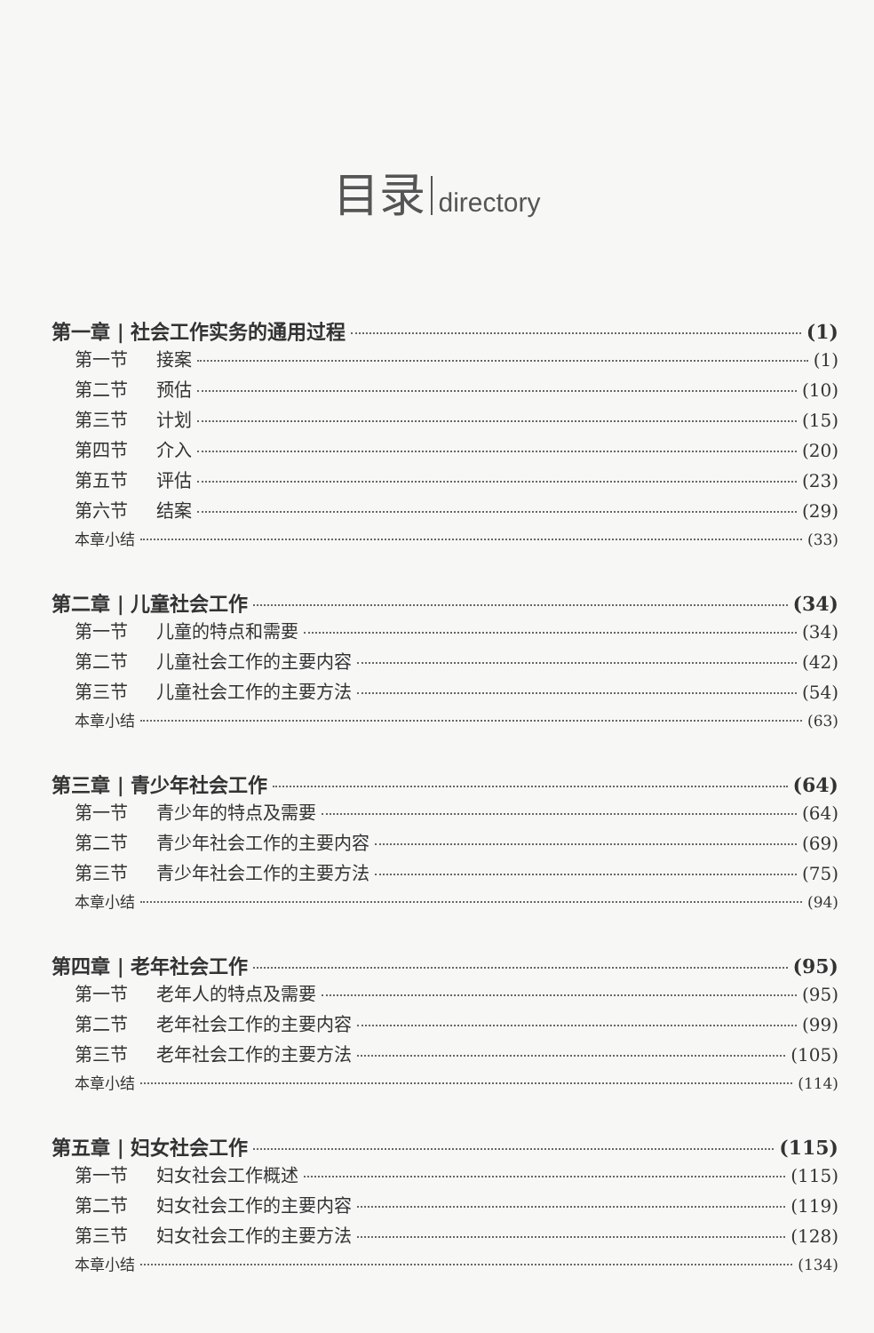目录 directory
第一章 | 社会工作实务的通用过程 (1)
第一节 接案 (1)
第二节 预估 (10)
第三节 计划 (15)
第四节 介入 (20)
第五节 评估 (23)
第六节 结案 (29)
本章小结 (33)
第二章 | 儿童社会工作 (34)
第一节 儿童的特点和需要 (34)
第二节 儿童社会工作的主要内容 (42)
第三节 儿童社会工作的主要方法 (54)
本章小结 (63)
第三章 | 青少年社会工作 (64)
第一节 青少年的特点及需要 (64)
第二节 青少年社会工作的主要内容 (69)
第三节 青少年社会工作的主要方法 (75)
本章小结 (94)
第四章 | 老年社会工作 (95)
第一节 老年人的特点及需要 (95)
第二节 老年社会工作的主要内容 (99)
第三节 老年社会工作的主要方法 (105)
本章小结 (114)
第五章 | 妇女社会工作 (115)
第一节 妇女社会工作概述 (115)
第二节 妇女社会工作的主要内容 (119)
第三节 妇女社会工作的主要方法 (128)
本章小结 (134)